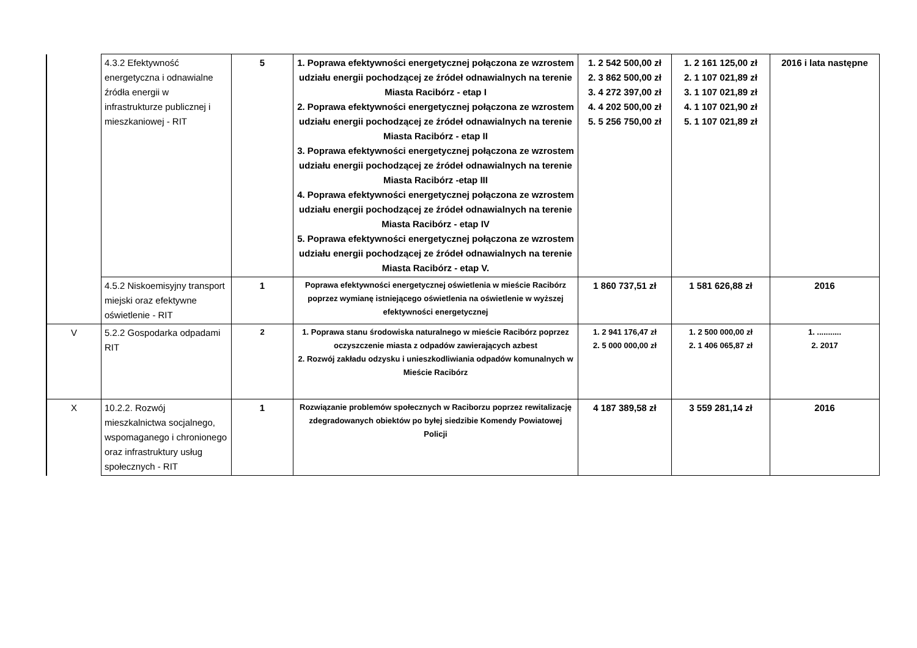| | 4.3.2 Efektywność energetyczna i odnawialne źródła energii w infrastrukturze publicznej i mieszkaniowej - RIT | 5 | 1. Poprawa efektywności energetycznej połączona ze wzrostem udziału energii pochodzącej ze źródeł odnawialnych na terenie Miasta Racibórz - etap I 2. Poprawa efektywności energetycznej połączona ze wzrostem udziału energii pochodzącej ze źródeł odnawialnych na terenie Miasta Racibórz - etap II 3. Poprawa efektywności energetycznej połączona ze wzrostem udziału energii pochodzącej ze źródeł odnawialnych na terenie Miasta Racibórz -etap III 4. Poprawa efektywności energetycznej połączona ze wzrostem udziału energii pochodzącej ze źródeł odnawialnych na terenie Miasta Racibórz - etap IV 5. Poprawa efektywności energetycznej połączona ze wzrostem udziału energii pochodzącej ze źródeł odnawialnych na terenie Miasta Racibórz - etap V. | 1. 2 542 500,00 zł 2. 3 862 500,00 zł 3. 4 272 397,00 zł 4. 4 202 500,00 zł 5. 5 256 750,00 zł | 1. 2 161 125,00 zł 2. 1 107 021,89 zł 3. 1 107 021,89 zł 4. 1 107 021,90 zł 5. 1 107 021,89 zł | 2016 i lata następne |
| | 4.5.2 Niskoemisyjny transport miejski oraz efektywne oświetlenie - RIT | 1 | Poprawa efektywności energetycznej oświetlenia w mieście Racibórz poprzez wymianę istniejącego oświetlenia na oświetlenie w wyższej efektywności energetycznej | 1 860 737,51 zł | 1 581 626,88 zł | 2016 |
| V | 5.2.2 Gospodarka odpadami RIT | 2 | 1. Poprawa stanu środowiska naturalnego w mieście Racibórz poprzez oczyszczenie miasta z odpadów zawierających azbest 2. Rozwój zakładu odzysku i unieszkodliwiania odpadów komunalnych w Mieście Racibórz | 1. 2 941 176,47 zł 2. 5 000 000,00 zł | 1. 2 500 000,00 zł 2. 1 406 065,87 zł | 1. ........... 2. 2017 |
| X | 10.2.2. Rozwój mieszkalnictwa socjalnego, wspomaganego i chronionego oraz infrastruktury usług społecznych - RIT | 1 | Rozwiązanie problemów społecznych w Raciborzu poprzez rewitalizację zdegradowanych obiektów po byłej siedzibie Komendy Powiatowej Policji | 4 187 389,58 zł | 3 559 281,14 zł | 2016 |